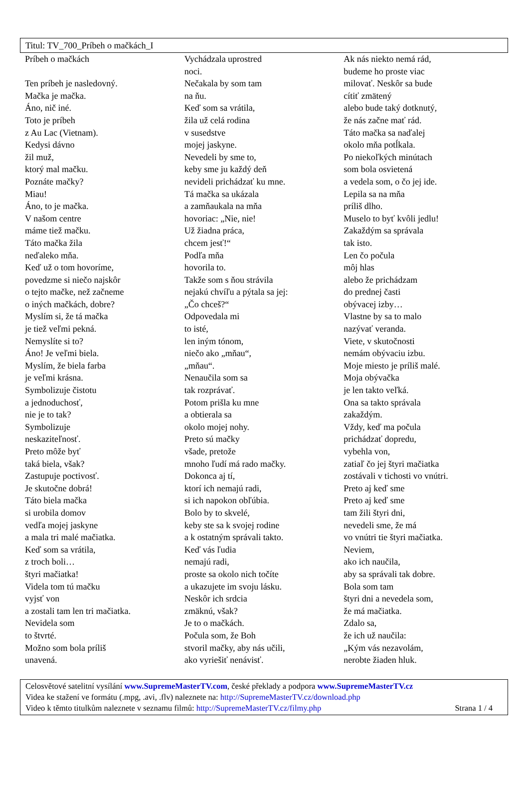Titul: TV_700_Príbeh o mačkách_I
Príbeh o mačkách
Ten príbeh je nasledovný.
Mačka je mačka.
Áno, nič iné.
Toto je príbeh
z Au Lac (Vietnam).
Kedysi dávno
žil muž,
ktorý mal mačku.
Poznáte mačky?
Miau!
Áno, to je mačka.
V našom centre
máme tiež mačku.
Táto mačka žila
neďaleko mňa.
Keď už o tom hovoríme,
povedzme si niečo najskôr
o tejto mačke, než začneme
o iných mačkách, dobre?
Myslím si, že tá mačka
je tiež veľmi pekná.
Nemyslíte si to?
Áno! Je veľmi biela.
Myslím, že biela farba
je veľmi krásna.
Symbolizuje čistotu
a jednoduchosť,
nie je to tak?
Symbolizuje
neskaziteľnosť.
Preto môže byť
taká biela, však?
Zastupuje poctivosť.
Je skutočne dobrá!
Táto biela mačka
si urobila domov
vedľa mojej jaskyne
a mala tri malé mačiatka.
Keď som sa vrátila,
z troch boli…
štyri mačiatka!
Videla tom tú mačku
vyjsť von
a zostali tam len tri mačiatka.
Nevidela som
to štvrté.
Možno som bola príliš
unavená.
Vychádzala uprostred
noci.
Nečakala by som tam
na ňu.
Keď som sa vrátila,
žila už celá rodina
v susedstve
mojej jaskyne.
Nevedeli by sme to,
keby sme ju každý deň
nevideli prichádzať ku mne.
Tá mačka sa ukázala
a zamňaukala na mňa
hovoriac: „Nie, nie!
Už žiadna práca,
chcem jesť!“
Podľa mňa
hovorila to.
Takže som s ňou strávila
nejakú chvíľu a pýtala sa jej:
„Čo chceš?“
Odpovedala mi
to isté,
len iným tónom,
niečo ako „mňau“,
„mňau“.
Nenaučila som sa
tak rozprávať.
Potom prišla ku mne
a obtierala sa
okolo mojej nohy.
Preto sú mačky
všade, pretože
mnoho ľudí má rado mačky.
Dokonca aj tí,
ktorí ich nemajú radi,
si ich napokon obľúbia.
Bolo by to skvelé,
keby ste sa k svojej rodine
a k ostatným správali takto.
Keď vás ľudia
nemajú radi,
proste sa okolo nich točíte
a ukazujete im svoju lásku.
Neskôr ich srdcia
zmäknú, však?
Je to o mačkách.
Počula som, že Boh
stvoril mačky, aby nás učili,
ako vyriešiť nenávisť.
Ak nás niekto nemá rád,
budeme ho proste viac
milovať. Neskôr sa bude
cítiť zmätený
alebo bude taký dotknutý,
že nás začne mať rád.
Táto mačka sa naďalej
okolo mňa potĺkala.
Po niekoľkých minútach
som bola osvietená
a vedela som, o čo jej ide.
Lepila sa na mňa
príliš dlho.
Muselo to byť kvôli jedlu!
Zakaždým sa správala
tak isto.
Len čo počula
môj hlas
alebo že prichádzam
do prednej časti
obývacej izby…
Vlastne by sa to malo
nazývať veranda.
Viete, v skutočnosti
nemám obývaciu izbu.
Moje miesto je príliš malé.
Moja obývačka
je len takto veľká.
Ona sa takto správala
zakaždým.
Vždy, keď ma počula
prichádzať dopredu,
vybehla von,
zatiaľ čo jej štyri mačiatka
zostávali v tichosti vo vnútri.
Preto aj keď sme
Preto aj keď sme
tam žili štyri dni,
nevedeli sme, že má
vo vnútri tie štyri mačiatka.
Neviem,
ako ich naučila,
aby sa správali tak dobre.
Bola som tam
štyri dni a nevedela som,
že má mačiatka.
Zdalo sa,
že ich už naučila:
„Kým vás nezavolám,
nerobte žiaden hluk.
Celosvětové satelitní vysílání www.SupremeMasterTV.com, české překlady a podpora www.SupremeMasterTV.cz
Videa ke stažení ve formátu (.mpg, .avi, .flv) naleznete na: http://SupremeMasterTV.cz/download.php
Video k těmto titulkům naleznete v seznamu filmů: http://SupremeMasterTV.cz/filmy.php Strana 1 / 4